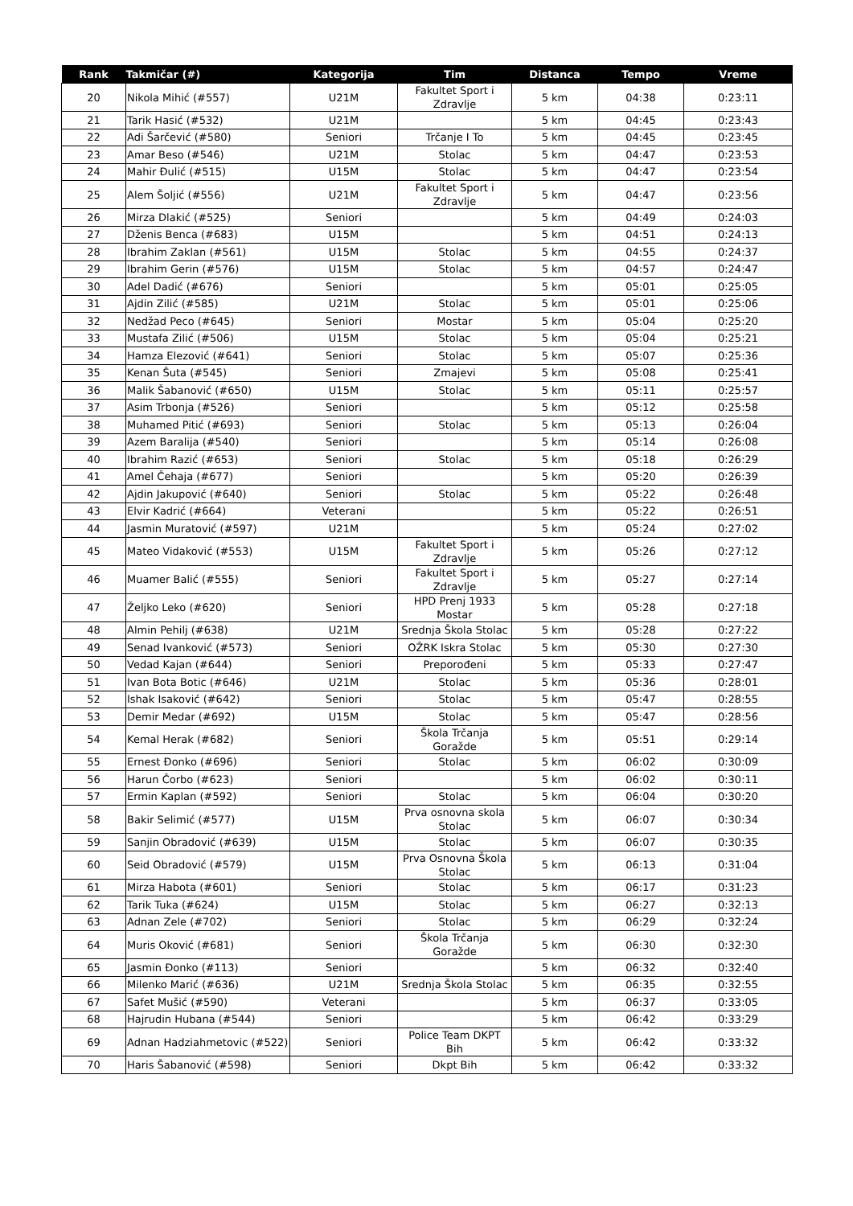| Rank | Takmičar (#) | Kategorija | Tim | Distanca | Tempo | Vreme |
| --- | --- | --- | --- | --- | --- | --- |
| 20 | Nikola Mihić (#557) | U21M | Fakultet Sport i Zdravlje | 5 km | 04:38 | 0:23:11 |
| 21 | Tarik Hasić (#532) | U21M | | 5 km | 04:45 | 0:23:43 |
| 22 | Adi Šarčević (#580) | Seniori | Trčanje I To | 5 km | 04:45 | 0:23:45 |
| 23 | Amar Beso (#546) | U21M | Stolac | 5 km | 04:47 | 0:23:53 |
| 24 | Mahir Đulić (#515) | U15M | Stolac | 5 km | 04:47 | 0:23:54 |
| 25 | Alem Šoljić (#556) | U21M | Fakultet Sport i Zdravlje | 5 km | 04:47 | 0:23:56 |
| 26 | Mirza Dlakić (#525) | Seniori | | 5 km | 04:49 | 0:24:03 |
| 27 | Dženis Benca (#683) | U15M | | 5 km | 04:51 | 0:24:13 |
| 28 | Ibrahim Zaklan (#561) | U15M | Stolac | 5 km | 04:55 | 0:24:37 |
| 29 | Ibrahim Gerin (#576) | U15M | Stolac | 5 km | 04:57 | 0:24:47 |
| 30 | Adel Dadić (#676) | Seniori | | 5 km | 05:01 | 0:25:05 |
| 31 | Ajdin Zilić (#585) | U21M | Stolac | 5 km | 05:01 | 0:25:06 |
| 32 | Nedžad Peco (#645) | Seniori | Mostar | 5 km | 05:04 | 0:25:20 |
| 33 | Mustafa Zilić (#506) | U15M | Stolac | 5 km | 05:04 | 0:25:21 |
| 34 | Hamza Elezović (#641) | Seniori | Stolac | 5 km | 05:07 | 0:25:36 |
| 35 | Kenan Šuta (#545) | Seniori | Zmajevi | 5 km | 05:08 | 0:25:41 |
| 36 | Malik Šabanović (#650) | U15M | Stolac | 5 km | 05:11 | 0:25:57 |
| 37 | Asim Trbonja (#526) | Seniori | | 5 km | 05:12 | 0:25:58 |
| 38 | Muhamed Pitić (#693) | Seniori | Stolac | 5 km | 05:13 | 0:26:04 |
| 39 | Azem Baralija (#540) | Seniori | | 5 km | 05:14 | 0:26:08 |
| 40 | Ibrahim Razić (#653) | Seniori | Stolac | 5 km | 05:18 | 0:26:29 |
| 41 | Amel Čehaja (#677) | Seniori | | 5 km | 05:20 | 0:26:39 |
| 42 | Ajdin Jakupović (#640) | Seniori | Stolac | 5 km | 05:22 | 0:26:48 |
| 43 | Elvir Kadrić (#664) | Veterani | | 5 km | 05:22 | 0:26:51 |
| 44 | Jasmin Muratović (#597) | U21M | | 5 km | 05:24 | 0:27:02 |
| 45 | Mateo Vidaković (#553) | U15M | Fakultet Sport i Zdravlje | 5 km | 05:26 | 0:27:12 |
| 46 | Muamer Balić (#555) | Seniori | Fakultet Sport i Zdravlje | 5 km | 05:27 | 0:27:14 |
| 47 | Željko Leko (#620) | Seniori | HPD Prenj 1933 Mostar | 5 km | 05:28 | 0:27:18 |
| 48 | Almin Pehilj (#638) | U21M | Srednja Škola Stolac | 5 km | 05:28 | 0:27:22 |
| 49 | Senad Ivanković (#573) | Seniori | OŽRK Iskra Stolac | 5 km | 05:30 | 0:27:30 |
| 50 | Vedad Kajan (#644) | Seniori | Preporođeni | 5 km | 05:33 | 0:27:47 |
| 51 | Ivan Bota Botic (#646) | U21M | Stolac | 5 km | 05:36 | 0:28:01 |
| 52 | Ishak Isaković (#642) | Seniori | Stolac | 5 km | 05:47 | 0:28:55 |
| 53 | Demir Medar (#692) | U15M | Stolac | 5 km | 05:47 | 0:28:56 |
| 54 | Kemal Herak (#682) | Seniori | Škola Trčanja Goražde | 5 km | 05:51 | 0:29:14 |
| 55 | Ernest Đonko (#696) | Seniori | Stolac | 5 km | 06:02 | 0:30:09 |
| 56 | Harun Čorbo (#623) | Seniori | | 5 km | 06:02 | 0:30:11 |
| 57 | Ermin Kaplan (#592) | Seniori | Stolac | 5 km | 06:04 | 0:30:20 |
| 58 | Bakir Selimić (#577) | U15M | Prva osnovna skola Stolac | 5 km | 06:07 | 0:30:34 |
| 59 | Sanjin Obradović (#639) | U15M | Stolac | 5 km | 06:07 | 0:30:35 |
| 60 | Seid Obradović (#579) | U15M | Prva Osnovna Škola Stolac | 5 km | 06:13 | 0:31:04 |
| 61 | Mirza Habota (#601) | Seniori | Stolac | 5 km | 06:17 | 0:31:23 |
| 62 | Tarik Tuka (#624) | U15M | Stolac | 5 km | 06:27 | 0:32:13 |
| 63 | Adnan Zele (#702) | Seniori | Stolac | 5 km | 06:29 | 0:32:24 |
| 64 | Muris Oković (#681) | Seniori | Škola Trčanja Goražde | 5 km | 06:30 | 0:32:30 |
| 65 | Jasmin Đonko (#113) | Seniori | | 5 km | 06:32 | 0:32:40 |
| 66 | Milenko Marić (#636) | U21M | Srednja Škola Stolac | 5 km | 06:35 | 0:32:55 |
| 67 | Safet Mušić (#590) | Veterani | | 5 km | 06:37 | 0:33:05 |
| 68 | Hajrudin Hubana (#544) | Seniori | | 5 km | 06:42 | 0:33:29 |
| 69 | Adnan Hadziahmetovic (#522) | Seniori | Police Team DKPT Bih | 5 km | 06:42 | 0:33:32 |
| 70 | Haris Šabanović (#598) | Seniori | Dkpt Bih | 5 km | 06:42 | 0:33:32 |